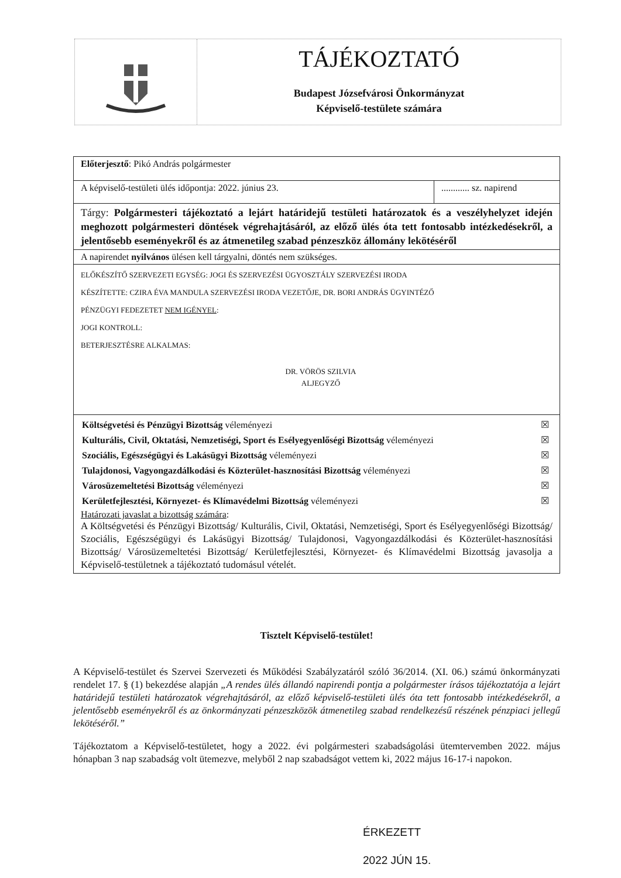TÁJÉKOZTATÓ
Budapest Józsefvárosi Önkormányzat
Képviselő-testülete számára
| Előterjesztő : Pikó András polgármester | |
| A képviselő-testületi ülés időpontja: 2022. június 23. | ............ sz. napirend |
| Tárgy: Polgármesteri tájékoztató a lejárt határidejű testületi határozatok és a veszélyhelyzet idején meghozott polgármesteri döntések végrehajtásáról, az előző ülés óta tett fontosabb intézkedésekről, a jelentősebb eseményekről és az átmenetileg szabad pénzeszköz állomány lekötéséről | |
| A napirendet nyilvános ülésen kell tárgyalni, döntés nem szükséges. | |
| ELŐKÉSZÍTŐ SZERVEZETI EGYSÉG: JOGI ÉS SZERVEZÉSI ÜGYOSZTÁLY SZERVEZÉSI IRODA KÉSZÍTETTE: CZIRA ÉVA MANDULA SZERVEZÉSI IRODA VEZETŐJE, DR. BORI ANDRÁS ÜGYINTÉZŐ PÉNZÜGYI FEDEZETET NEM IGÉNYEL : JOGI KONTROLL: BETERJESZTÉSRE ALKALMAS: DR. VÖRÖS SZILVIA ALJEGYZŐ | |
| / Költségvetési és Pénzügyi Bizottság véleményezi / ☒ / / Kulturális, Civil, Oktatási, Nemzetiségi, Sport és Esélyegyenlőségi Bizottság véleményezi / ☒ / / Szociális, Egészségügyi és Lakásügyi Bizottság véleményezi / ☒ / / Tulajdonosi, Vagyongazdálkodási és Közterület-hasznosítási Bizottság véleményezi / ☒ / / Városüzemeltetési Bizottság véleményezi / ☒ / / Kerületfejlesztési, Környezet- és Klímavédelmi Bizottság véleményezi / ☒ / Határozati javaslat a bizottság számára : A Költségvetési és Pénzügyi Bizottság/ Kulturális, Civil, Oktatási, Nemzetiségi, Sport és Esélyegyenlőségi Bizottság/ Szociális, Egészségügyi és Lakásügyi Bizottság/ Tulajdonosi, Vagyongazdálkodási és Közterület-hasznosítási Bizottság/ Városüzemeltetési Bizottság/ Kerületfejlesztési, Környezet- és Klímavédelmi Bizottság javasolja a Képviselő-testületnek a tájékoztató tudomásul vételét. | |
Tisztelt Képviselő-testület!
A Képviselő-testület és Szervei Szervezeti és Működési Szabályzatáról szóló 36/2014. (XI. 06.) számú önkormányzati rendelet 17. § (1) bekezdése alapján „A rendes ülés állandó napirendi pontja a polgármester írásos tájékoztatója a lejárt határidejű testületi határozatok végrehajtásáról, az előző képviselő-testületi ülés óta tett fontosabb intézkedésekről, a jelentősebb eseményekről és az önkormányzati pénzeszközök átmenetileg szabad rendelkezésű részének pénzpiaci jellegű lekötéséről.”
Tájékoztatom a Képviselő-testületet, hogy a 2022. évi polgármesteri szabadságolási ütemtervemben 2022. május hónapban 3 nap szabadság volt ütemezve, melyből 2 nap szabadságot vettem ki, 2022 május 16-17-i napokon.
ÉRKEZETT
2022 JÚN 15.